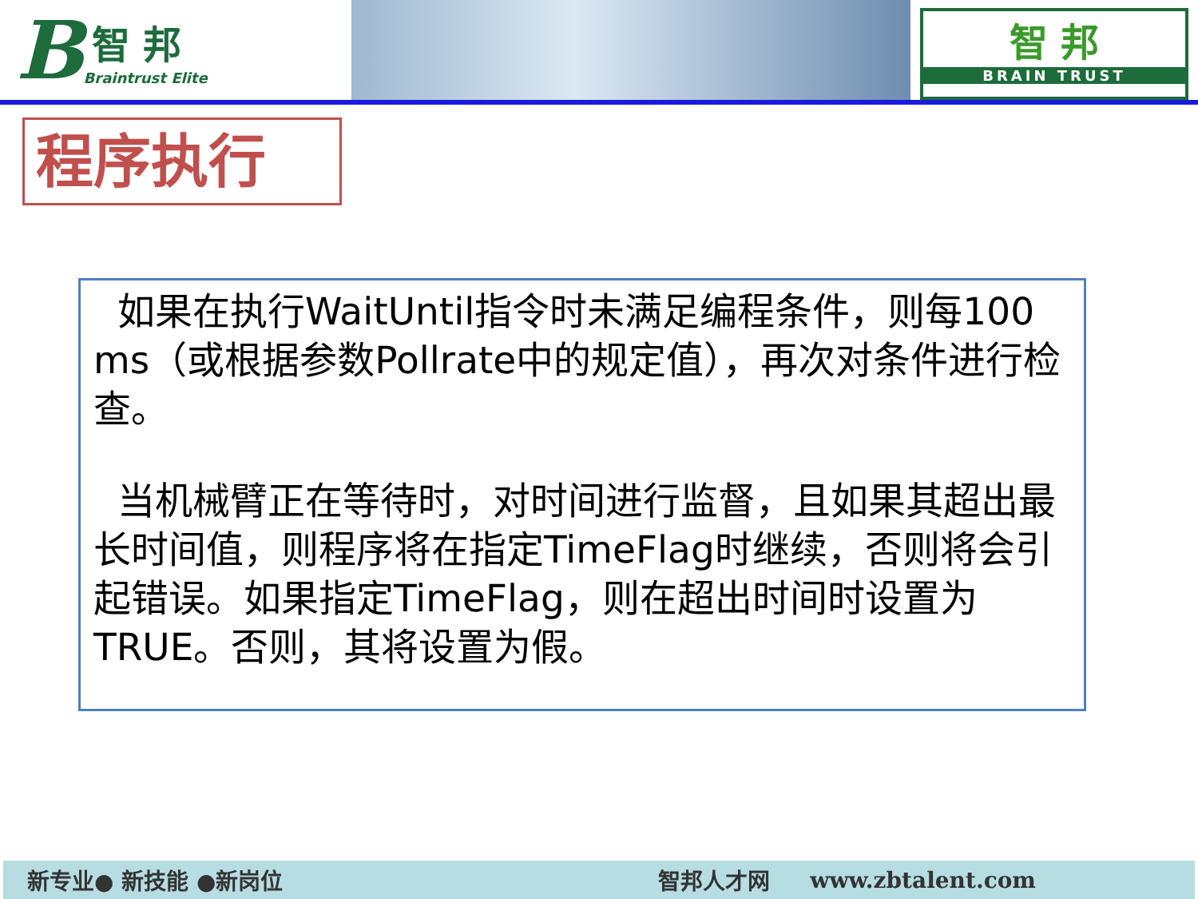B
智 邦
Braintrust Elite
智 邦
BRAIN TRUST
程序执行
如果在执行WaitUntil指令时未满足编程条件，则每100 ms（或根据参数Pollrate中的规定值），再次对条件进行检查。
当机械臂正在等待时，对时间进行监督，且如果其超出最长时间值，则程序将在指定TimeFlag时继续，否则将会引起错误。如果指定TimeFlag，则在超出时间时设置为TRUE。否则，其将设置为假。
新专业● 新技能 ●新岗位 智邦人才网 www.zbtalent.com